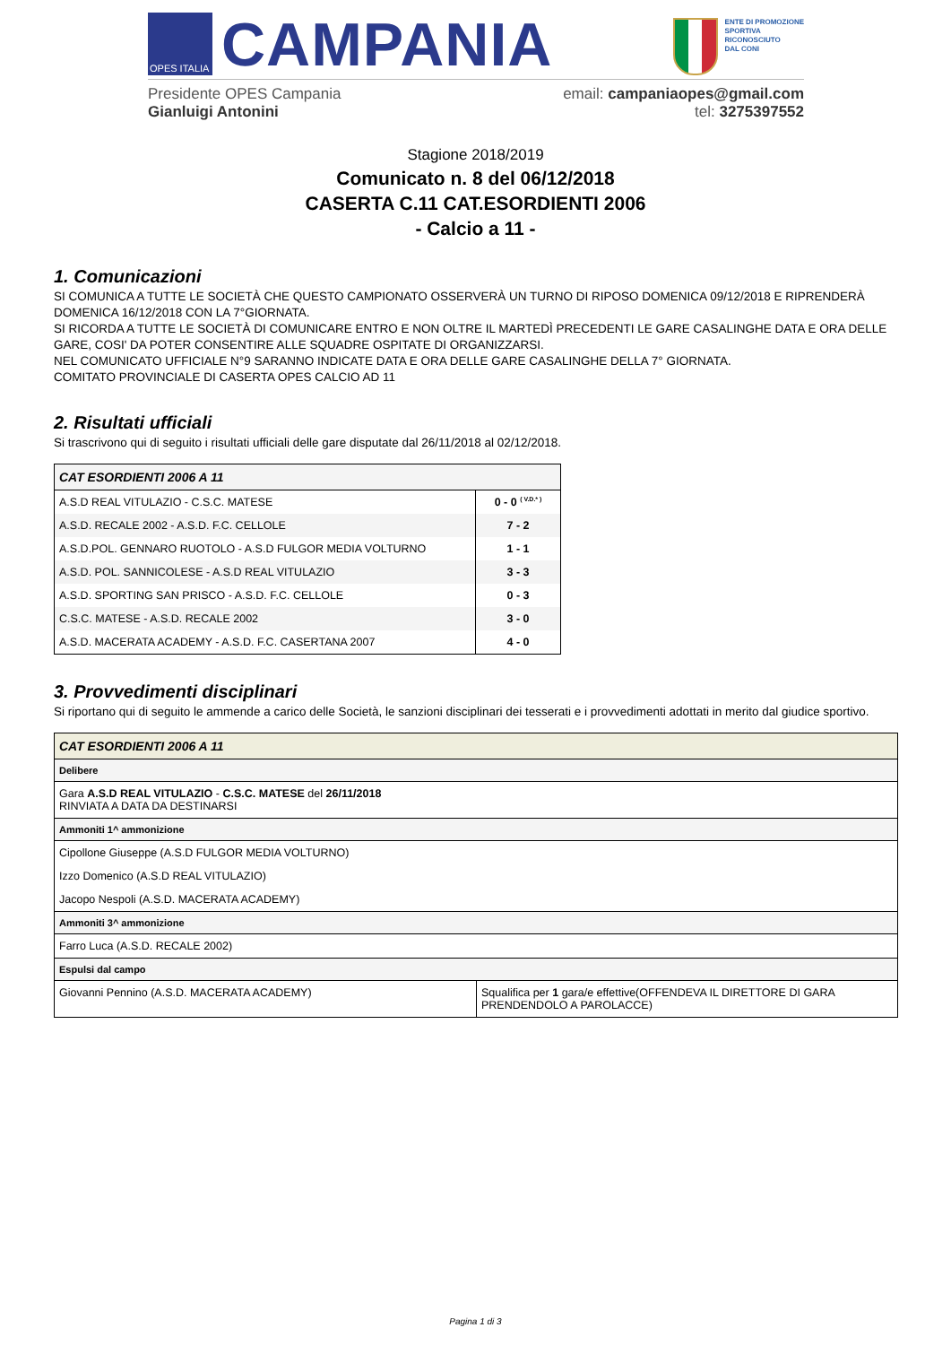OPES ITALIA
CAMPANIA
ENTE DI PROMOZIONE
SPORTIVA
RICONOSCIUTO
DAL CONI
Presidente OPES Campania
Gianluigi Antonini
email: campaniaopes@gmail.com
tel: 3275397552
Stagione 2018/2019
Comunicato n. 8 del 06/12/2018
CASERTA C.11 CAT.ESORDIENTI 2006
- Calcio a 11 -
1. Comunicazioni
SI COMUNICA A TUTTE LE SOCIETÀ CHE QUESTO CAMPIONATO OSSERVERÀ UN TURNO DI RIPOSO DOMENICA 09/12/2018 E RIPRENDERÀ DOMENICA 16/12/2018 CON LA 7°GIORNATA.
SI RICORDA A TUTTE LE SOCIETÀ DI COMUNICARE ENTRO E NON OLTRE IL MARTEDÌ PRECEDENTI LE GARE CASALINGHE DATA E ORA DELLE GARE, COSI' DA POTER CONSENTIRE ALLE SQUADRE OSPITATE DI ORGANIZZARSI.
NEL COMUNICATO UFFICIALE N°9 SARANNO INDICATE DATA E ORA DELLE GARE CASALINGHE DELLA 7° GIORNATA.
COMITATO PROVINCIALE DI CASERTA OPES CALCIO AD 11
2. Risultati ufficiali
Si trascrivono qui di seguito i risultati ufficiali delle gare disputate dal 26/11/2018 al 02/12/2018.
| CAT ESORDIENTI 2006 A 11 | |
| A.S.D REAL VITULAZIO - C.S.C. MATESE | 0 - 0 <sup>( V.D.* )</sup> |
| A.S.D. RECALE 2002 - A.S.D. F.C. CELLOLE | 7 - 2 |
| A.S.D.POL. GENNARO RUOTOLO - A.S.D FULGOR MEDIA VOLTURNO | 1 - 1 |
| A.S.D. POL. SANNICOLESE - A.S.D REAL VITULAZIO | 3 - 3 |
| A.S.D. SPORTING SAN PRISCO - A.S.D. F.C. CELLOLE | 0 - 3 |
| C.S.C. MATESE - A.S.D. RECALE 2002 | 3 - 0 |
| A.S.D. MACERATA ACADEMY - A.S.D. F.C. CASERTANA 2007 | 4 - 0 |
3. Provvedimenti disciplinari
Si riportano qui di seguito le ammende a carico delle Società, le sanzioni disciplinari dei tesserati e i provvedimenti adottati in merito dal giudice sportivo.
| CAT ESORDIENTI 2006 A 11 | |
| Delibere | |
| Gara A.S.D REAL VITULAZIO - C.S.C. MATESE del 26/11/2018 RINVIATA A DATA DA DESTINARSI | |
| Ammoniti 1^ ammonizione | |
| Cipollone Giuseppe (A.S.D FULGOR MEDIA VOLTURNO) | |
| Izzo Domenico (A.S.D REAL VITULAZIO) | |
| Jacopo Nespoli (A.S.D. MACERATA ACADEMY) | |
| Ammoniti 3^ ammonizione | |
| Farro Luca (A.S.D. RECALE 2002) | |
| Espulsi dal campo | |
| Giovanni Pennino (A.S.D. MACERATA ACADEMY) | Squalifica per 1 gara/e effettive(OFFENDEVA IL DIRETTORE DI GARA PRENDENDOLO A PAROLACCE) |
Pagina 1 di 3